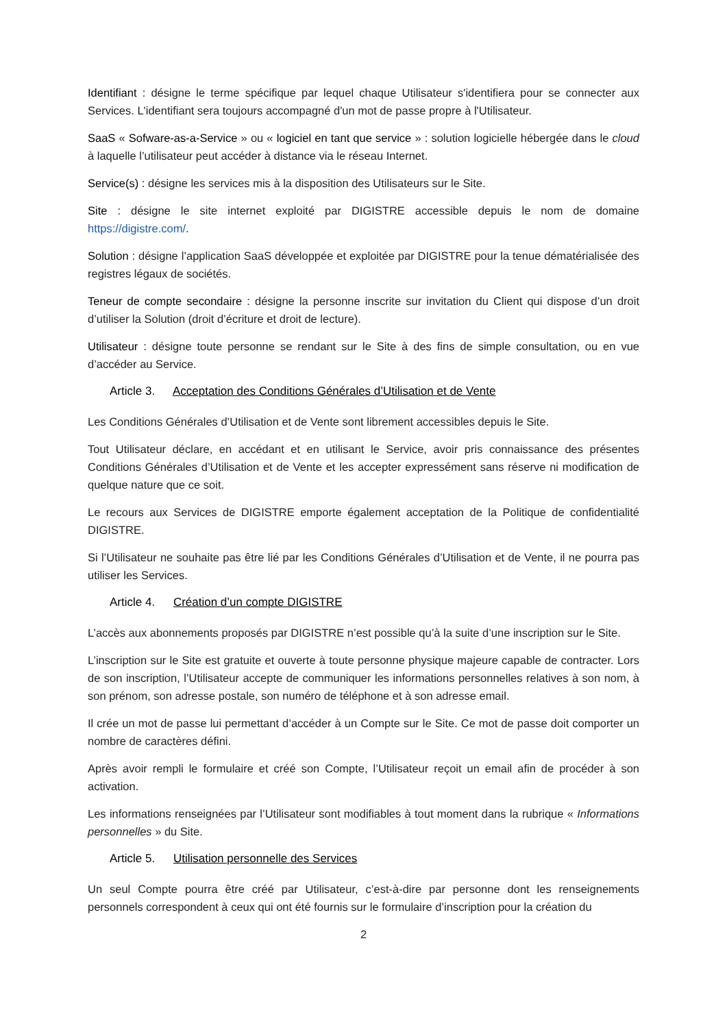Identifiant : désigne le terme spécifique par lequel chaque Utilisateur s'identifiera pour se connecter aux Services. L'identifiant sera toujours accompagné d'un mot de passe propre à l'Utilisateur.
SaaS « Sofware-as-a-Service » ou « logiciel en tant que service » : solution logicielle hébergée dans le cloud à laquelle l’utilisateur peut accéder à distance via le réseau Internet.
Service(s) : désigne les services mis à la disposition des Utilisateurs sur le Site.
Site : désigne le site internet exploité par DIGISTRE accessible depuis le nom de domaine https://digistre.com/.
Solution : désigne l’application SaaS développée et exploitée par DIGISTRE pour la tenue dématérialisée des registres légaux de sociétés.
Teneur de compte secondaire : désigne la personne inscrite sur invitation du Client qui dispose d’un droit d’utiliser la Solution (droit d’écriture et droit de lecture).
Utilisateur : désigne toute personne se rendant sur le Site à des fins de simple consultation, ou en vue d’accéder au Service.
Article 3. Acceptation des Conditions Générales d’Utilisation et de Vente
Les Conditions Générales d’Utilisation et de Vente sont librement accessibles depuis le Site.
Tout Utilisateur déclare, en accédant et en utilisant le Service, avoir pris connaissance des présentes Conditions Générales d’Utilisation et de Vente et les accepter expressément sans réserve ni modification de quelque nature que ce soit.
Le recours aux Services de DIGISTRE emporte également acceptation de la Politique de confidentialité DIGISTRE.
Si l’Utilisateur ne souhaite pas être lié par les Conditions Générales d’Utilisation et de Vente, il ne pourra pas utiliser les Services.
Article 4. Création d’un compte DIGISTRE
L’accès aux abonnements proposés par DIGISTRE n’est possible qu’à la suite d’une inscription sur le Site.
L’inscription sur le Site est gratuite et ouverte à toute personne physique majeure capable de contracter. Lors de son inscription, l’Utilisateur accepte de communiquer les informations personnelles relatives à son nom, à son prénom, son adresse postale, son numéro de téléphone et à son adresse email.
Il crée un mot de passe lui permettant d’accéder à un Compte sur le Site. Ce mot de passe doit comporter un nombre de caractères défini.
Après avoir rempli le formulaire et créé son Compte, l’Utilisateur reçoit un email afin de procéder à son activation.
Les informations renseignées par l’Utilisateur sont modifiables à tout moment dans la rubrique « Informations personnelles » du Site.
Article 5. Utilisation personnelle des Services
Un seul Compte pourra être créé par Utilisateur, c’est-à-dire par personne dont les renseignements personnels correspondent à ceux qui ont été fournis sur le formulaire d’inscription pour la création du
2